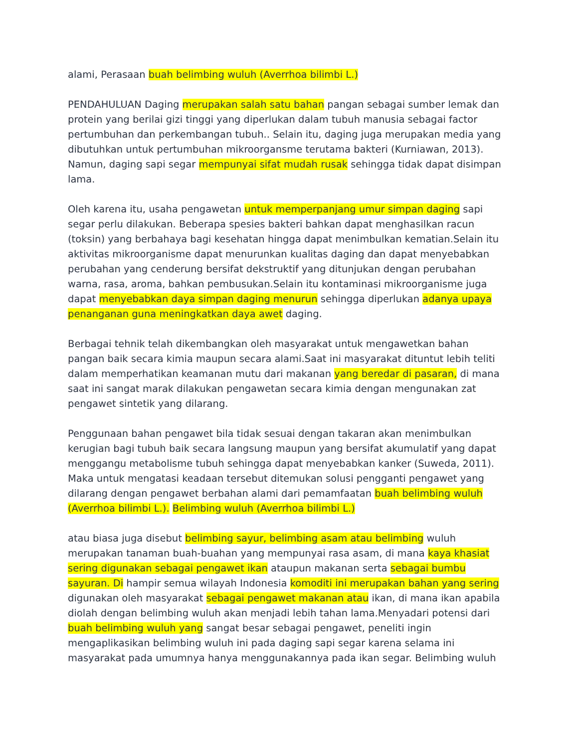alami, Perasaan buah belimbing wuluh (Averrhoa bilimbi L.)
PENDAHULUAN Daging merupakan salah satu bahan pangan sebagai sumber lemak dan protein yang berilai gizi tinggi yang diperlukan dalam tubuh manusia sebagai factor pertumbuhan dan perkembangan tubuh.. Selain itu, daging juga merupakan media yang dibutuhkan untuk pertumbuhan mikroorgansme terutama bakteri (Kurniawan, 2013). Namun, daging sapi segar mempunyai sifat mudah rusak sehingga tidak dapat disimpan lama.
Oleh karena itu, usaha pengawetan untuk memperpanjang umur simpan daging sapi segar perlu dilakukan. Beberapa spesies bakteri bahkan dapat menghasilkan racun (toksin) yang berbahaya bagi kesehatan hingga dapat menimbulkan kematian.Selain itu aktivitas mikroorganisme dapat menurunkan kualitas daging dan dapat menyebabkan perubahan yang cenderung bersifat dekstruktif yang ditunjukan dengan perubahan warna, rasa, aroma, bahkan pembusukan.Selain itu kontaminasi mikroorganisme juga dapat menyebabkan daya simpan daging menurun sehingga diperlukan adanya upaya penanganan guna meningkatkan daya awet daging.
Berbagai tehnik telah dikembangkan oleh masyarakat untuk mengawetkan bahan pangan baik secara kimia maupun secara alami.Saat ini masyarakat dituntut lebih teliti dalam memperhatikan keamanan mutu dari makanan yang beredar di pasaran, di mana saat ini sangat marak dilakukan pengawetan secara kimia dengan mengunakan zat pengawet sintetik yang dilarang.
Penggunaan bahan pengawet bila tidak sesuai dengan takaran akan menimbulkan kerugian bagi tubuh baik secara langsung maupun yang bersifat akumulatif yang dapat menggangu metabolisme tubuh sehingga dapat menyebabkan kanker (Suweda, 2011). Maka untuk mengatasi keadaan tersebut ditemukan solusi pengganti pengawet yang dilarang dengan pengawet berbahan alami dari pemamfaatan buah belimbing wuluh (Averrhoa bilimbi L.). Belimbing wuluh (Averrhoa bilimbi L.)
atau biasa juga disebut belimbing sayur, belimbing asam atau belimbing wuluh merupakan tanaman buah-buahan yang mempunyai rasa asam, di mana kaya khasiat sering digunakan sebagai pengawet ikan ataupun makanan serta sebagai bumbu sayuran. Di hampir semua wilayah Indonesia komoditi ini merupakan bahan yang sering digunakan oleh masyarakat sebagai pengawet makanan atau ikan, di mana ikan apabila diolah dengan belimbing wuluh akan menjadi lebih tahan lama.Menyadari potensi dari buah belimbing wuluh yang sangat besar sebagai pengawet, peneliti ingin mengaplikasikan belimbing wuluh ini pada daging sapi segar karena selama ini masyarakat pada umumnya hanya menggunakannya pada ikan segar. Belimbing wuluh